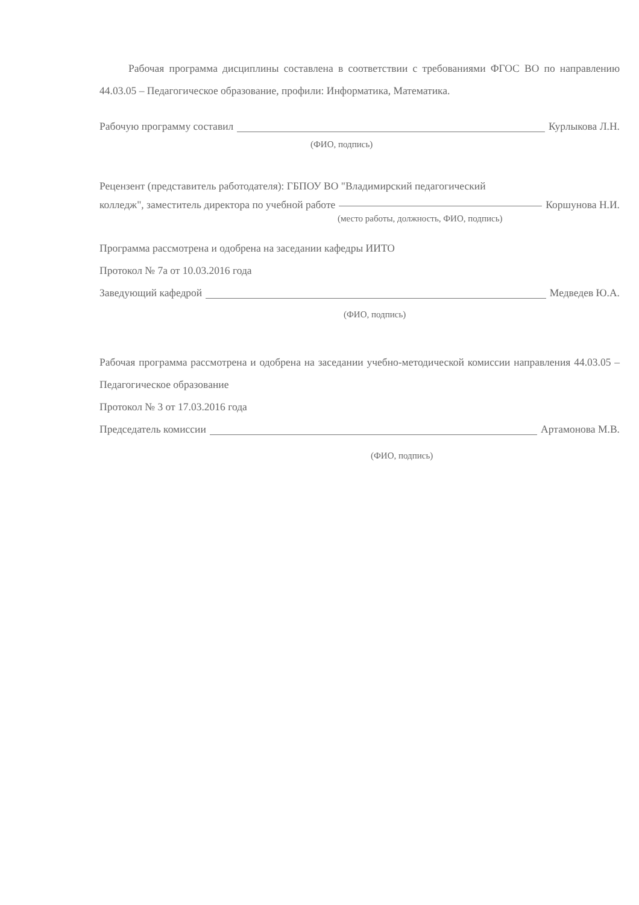Рабочая программа дисциплины составлена в соответствии с требованиями ФГОС ВО по направлению 44.03.05 – Педагогическое образование, профили: Информатика, Математика.
Рабочую программу составил Курлыкова Л.Н.
(ФИО, подпись)
Рецензент (представитель работодателя): ГБПОУ ВО "Владимирский педагогический
колледж", заместитель директора по учебной работе Коршунова Н.И.
(место работы, должность, ФИО, подпись)
Программа рассмотрена и одобрена на заседании кафедры ИИТО
Протокол № 7а от 10.03.2016 года
Заведующий кафедрой Медведев Ю.А.
(ФИО, подпись)
Рабочая программа рассмотрена и одобрена на заседании учебно-методической комиссии направления 44.03.05 – Педагогическое образование
Протокол № 3 от 17.03.2016 года
Председатель комиссии Артамонова М.В.
(ФИО, подпись)